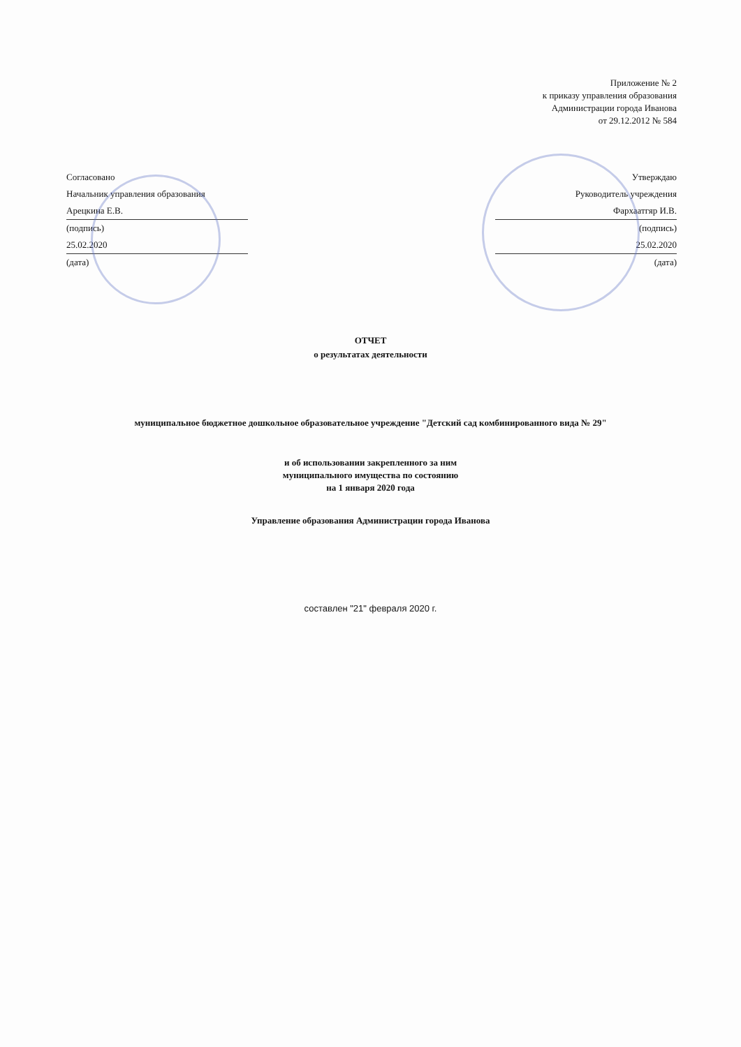Приложение № 2
к приказу управления образования
Администрации города Иванова
от 29.12.2012 № 584
Согласовано
Начальник управления образования
Арецкина Е.В.
(подпись)
25.02.2020
(дата)
Утверждаю
Руководитель учреждения
Фархаатгяр И.В.
(подпись)
25.02.2020
(дата)
ОТЧЕТ
о результатах деятельности
муниципальное бюджетное дошкольное образовательное учреждение "Детский сад комбинированного вида № 29"
и об использовании закрепленного за ним
муниципального имущества по состоянию
на 1 января 2020 года
Управление образования Администрации города Иванова
составлен "21" февраля 2020 г.